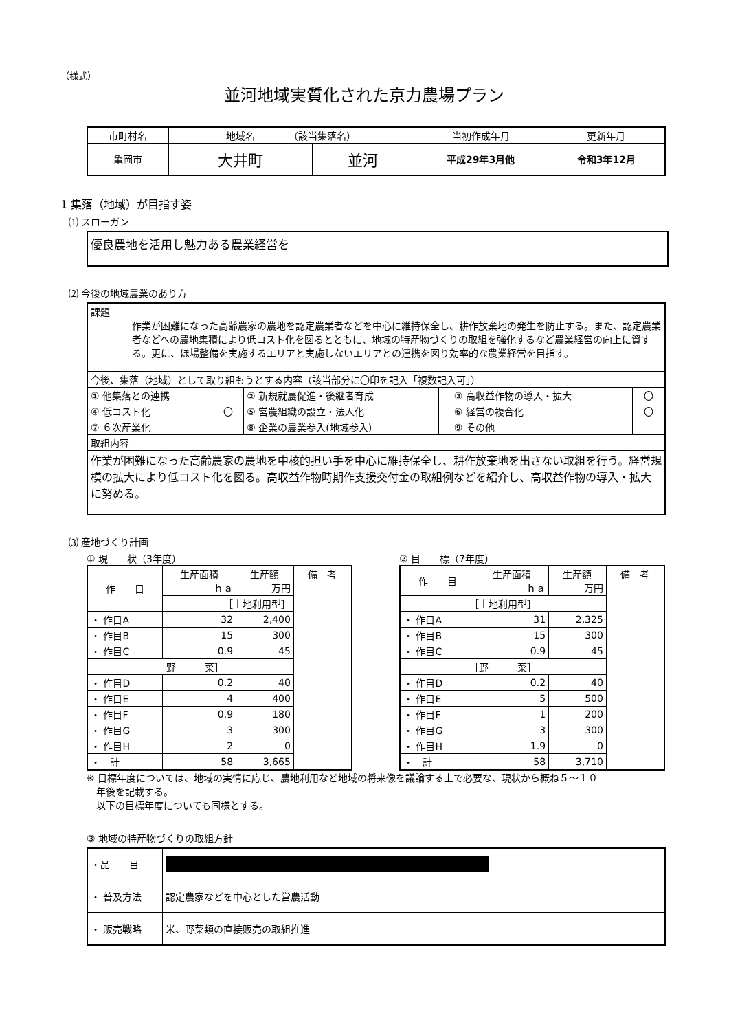（様式）
並河地域実質化された京力農場プラン
| 市町村名 | 地域名 （該当集落名） | | 当初作成年月 | 更新年月 |
| 亀岡市 | 大井町 | 並河 | 平成29年3月他 | 令和3年12月 |
1 集落（地域）が目指す姿
⑴ スローガン
優良農地を活用し魅力ある農業経営を
⑵ 今後の地域農業のあり方
| 課題 作業が困難になった高齢農家の農地を認定農業者などを中心に維持保全し、耕作放棄地の発生を防止する。また、認定農業者などへの農地集積により低コスト化を図るとともに、地域の特産物づくりの取組を強化するなど農業経営の向上に資する。更に、ほ場整備を実施するエリアと実施しないエリアとの連携を図り効率的な農業経営を目指す。 | | | | | |
| 今後、集落（地域）として取り組もうとする内容（該当部分に〇印を記入「複数記入可」） | | | | | |
| ① 他集落との連携 | | ② 新規就農促進・後継者育成 | | ③ 高収益作物の導入・拡大 | 〇 |
| ④ 低コスト化 | 〇 | ⑤ 営農組織の設立・法人化 | | ⑥ 経営の複合化 | 〇 |
| ⑦ ６次産業化 | | ⑧ 企業の農業参入(地域参入) | | ⑨ その他 | |
| 取組内容 | | | | | |
| 作業が困難になった高齢農家の農地を中核的担い手を中心に維持保全し、耕作放棄地を出さない取組を行う。経営規模の拡大により低コスト化を図る。高収益作物時期作支援交付金の取組例などを紹介し、高収益作物の導入・拡大に努める。 | | | | | |
⑶ 産地づくり計画
① 現　　状（3年度）
| 作 目 | 生産面積 ｈａ | 生産額 万円 | 備 考 |
| | ［土地利用型］ | | |
| ・ 作目A | 32 | 2,400 | |
| ・ 作目B | 15 | 300 | |
| ・ 作目C | 0.9 | 45 | |
| ［野 菜］ | | | |
| ・ 作目D | 0.2 | 40 | |
| ・ 作目E | 4 | 400 | |
| ・ 作目F | 0.9 | 180 | |
| ・ 作目G | 3 | 300 | |
| ・ 作目H | 2 | 0 | |
| ・ 計 | 58 | 3,665 | |
② 目　　標（7年度）
| 作 目 | 生産面積 ｈａ | 生産額 万円 | 備 考 |
| ［土地利用型］ | | | |
| ・ 作目A | 31 | 2,325 | |
| ・ 作目B | 15 | 300 | |
| ・ 作目C | 0.9 | 45 | |
| ［野 菜］ | | | |
| ・ 作目D | 0.2 | 40 | |
| ・ 作目E | 5 | 500 | |
| ・ 作目F | 1 | 200 | |
| ・ 作目G | 3 | 300 | |
| ・ 作目H | 1.9 | 0 | |
| ・ 計 | 58 | 3,710 | |
※ 目標年度については、地域の実情に応じ、農地利用など地域の将来像を議論する上で必要な、現状から概ね５～１０
　年後を記載する。
　以下の目標年度についても同様とする。
③ 地域の特産物づくりの取組方針
| ・品 目 | |
| ・ 普及方法 | 認定農家などを中心とした営農活動 |
| ・ 販売戦略 | 米、野菜類の直接販売の取組推進 |